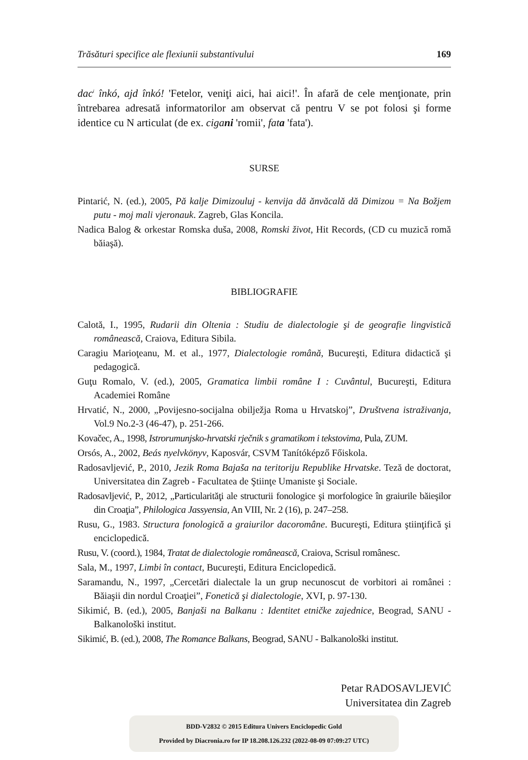Trăsături specifice ale flexiunii substantivului 169
dac<sup>i</sup> înkó, ajd înkó! 'Fetelor, veniţi aici, hai aici!'. În afară de cele menţionate, prin întrebarea adresată informatorilor am observat că pentru V se pot folosi şi forme identice cu N articulat (de ex. cigani 'romii', fata 'fata').
SURSE
Pintarić, N. (ed.), 2005, Pă kalje Dimizouluj - kenvija dă ănvăcală dă Dimizou = Na Božjem putu - moj mali vjeronauk. Zagreb, Glas Koncila.
Nadica Balog & orkestar Romska duša, 2008, Romski život, Hit Records, (CD cu muzică romă băiaşă).
BIBLIOGRAFIE
Calotă, I., 1995, Rudarii din Oltenia : Studiu de dialectologie şi de geografie lingvistică românească, Craiova, Editura Sibila.
Caragiu Marioţeanu, M. et al., 1977, Dialectologie română, Bucureşti, Editura didactică şi pedagogică.
Guţu Romalo, V. (ed.), 2005, Gramatica limbii române I : Cuvântul, Bucureşti, Editura Academiei Române
Hrvatić, N., 2000, „Povijesno-socijalna obilježja Roma u Hrvatskoj”, Društvena istraživanja, Vol.9 No.2-3 (46-47), p. 251-266.
Kovačec, A., 1998, Istrorumunjsko-hrvatski rječnik s gramatikom i tekstovima, Pula, ZUM.
Orsós, A., 2002, Beás nyelvkönyv, Kaposvár, CSVM Tanítóképző Főiskola.
Radosavljević, P., 2010, Jezik Roma Bajaša na teritoriju Republike Hrvatske. Teză de doctorat, Universitatea din Zagreb - Facultatea de Ştiinţe Umaniste şi Sociale.
Radosavljević, P., 2012, „Particularităţi ale structurii fonologice şi morfologice în graiurile băieşilor din Croaţia”, Philologica Jassyensia, An VIII, Nr. 2 (16), p. 247–258.
Rusu, G., 1983. Structura fonologică a graiurilor dacoromâne. Bucureşti, Editura ştiinţifică şi enciclopedică.
Rusu, V. (coord.), 1984, Tratat de dialectologie românească, Craiova, Scrisul românesc.
Sala, M., 1997, Limbi în contact, Bucureşti, Editura Enciclopedică.
Saramandu, N., 1997, „Cercetări dialectale la un grup necunoscut de vorbitori ai românei : Băiaşii din nordul Croaţiei”, Fonetică şi dialectologie, XVI, p. 97-130.
Sikimić, B. (ed.), 2005, Banjaši na Balkanu : Identitet etničke zajednice, Beograd, SANU - Balkanološki institut.
Sikimić, B. (ed.), 2008, The Romance Balkans, Beograd, SANU - Balkanološki institut.
Petar RADOSAVLJEVIĆ
Universitatea din Zagreb
BDD-V2832 © 2015 Editura Univers Enciclopedic Gold
Provided by Diacronia.ro for IP 18.208.126.232 (2022-08-09 07:09:27 UTC)